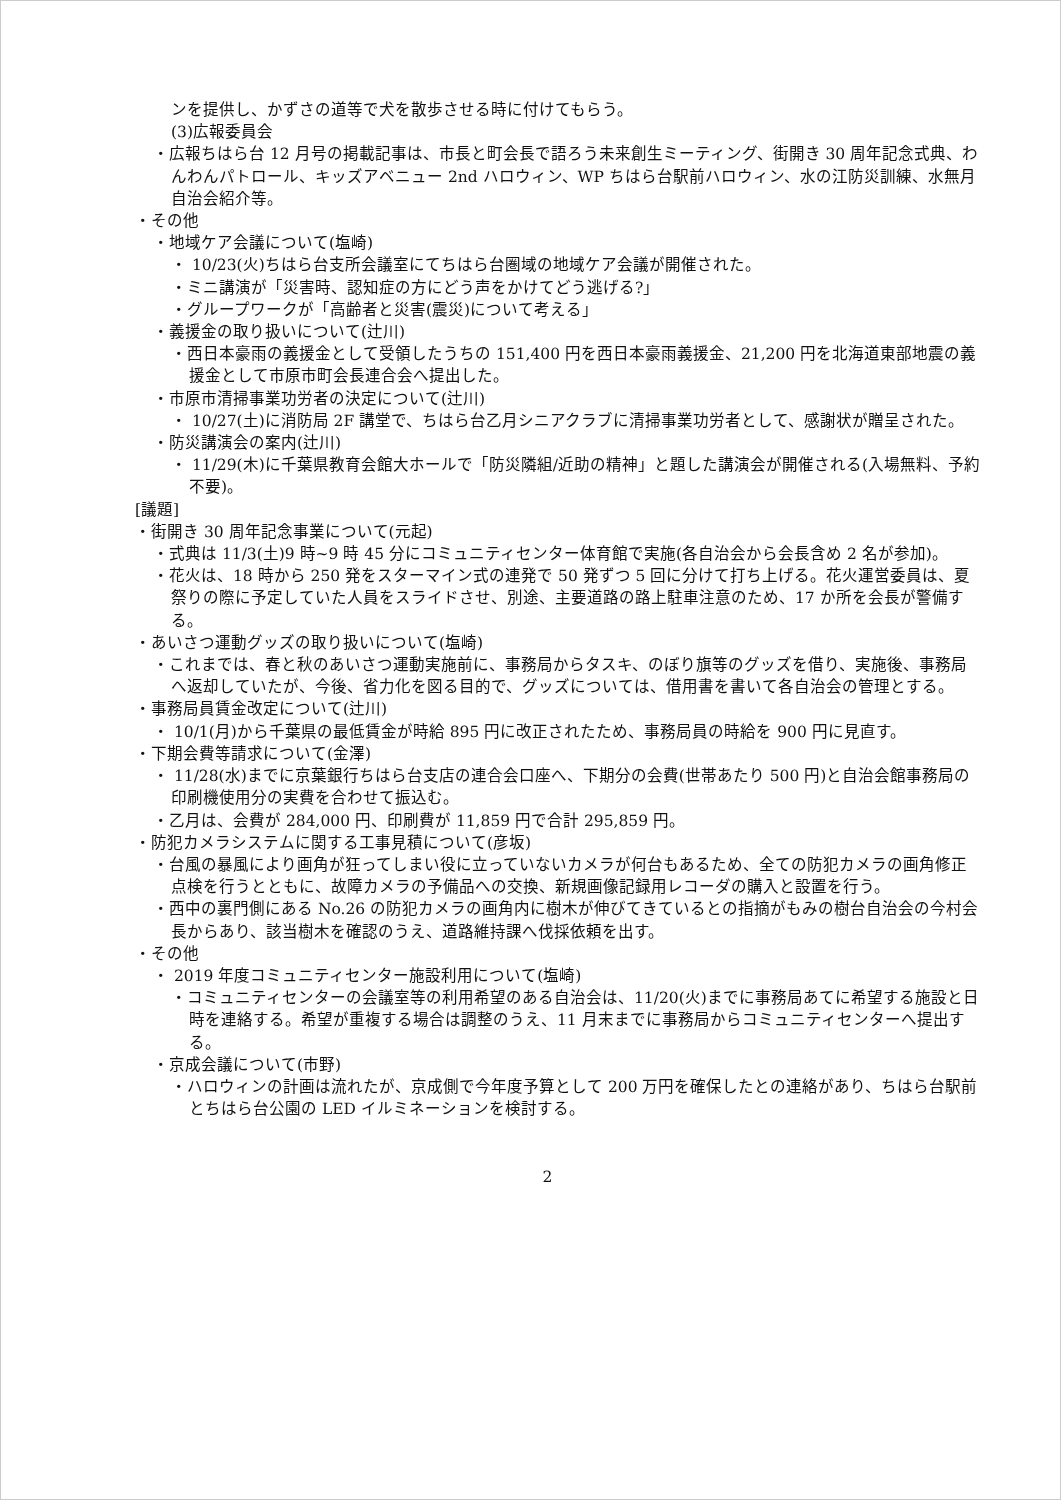ンを提供し、かずさの道等で犬を散歩させる時に付けてもらう。
(3)広報委員会
・広報ちはら台 12 月号の掲載記事は、市長と町会長で語ろう未来創生ミーティング、街開き 30 周年記念式典、わんわんパトロール、キッズアベニュー 2nd ハロウィン、WP ちはら台駅前ハロウィン、水の江防災訓練、水無月自治会紹介等。
・その他
・地域ケア会議について(塩崎)
・ 10/23(火)ちはら台支所会議室にてちはら台圏域の地域ケア会議が開催された。
・ミニ講演が「災害時、認知症の方にどう声をかけてどう逃げる?」
・グループワークが「高齢者と災害(震災)について考える」
・義援金の取り扱いについて(辻川)
・西日本豪雨の義援金として受領したうちの 151,400 円を西日本豪雨義援金、21,200 円を北海道東部地震の義援金として市原市町会長連合会へ提出した。
・市原市清掃事業功労者の決定について(辻川)
・ 10/27(土)に消防局 2F 講堂で、ちはら台乙月シニアクラブに清掃事業功労者として、感謝状が贈呈された。
・防災講演会の案内(辻川)
・ 11/29(木)に千葉県教育会館大ホールで「防災隣組/近助の精神」と題した講演会が開催される(入場無料、予約不要)。
[議題]
・街開き 30 周年記念事業について(元起)
・式典は 11/3(土)9 時~9 時 45 分にコミュニティセンター体育館で実施(各自治会から会長含め 2 名が参加)。
・花火は、18 時から 250 発をスターマイン式の連発で 50 発ずつ 5 回に分けて打ち上げる。花火運営委員は、夏祭りの際に予定していた人員をスライドさせ、別途、主要道路の路上駐車注意のため、17 か所を会長が警備する。
・あいさつ運動グッズの取り扱いについて(塩崎)
・これまでは、春と秋のあいさつ運動実施前に、事務局からタスキ、のぼり旗等のグッズを借り、実施後、事務局へ返却していたが、今後、省力化を図る目的で、グッズについては、借用書を書いて各自治会の管理とする。
・事務局員賃金改定について(辻川)
・ 10/1(月)から千葉県の最低賃金が時給 895 円に改正されたため、事務局員の時給を 900 円に見直す。
・下期会費等請求について(金澤)
・ 11/28(水)までに京葉銀行ちはら台支店の連合会口座へ、下期分の会費(世帯あたり 500 円)と自治会館事務局の印刷機使用分の実費を合わせて振込む。
・乙月は、会費が 284,000 円、印刷費が 11,859 円で合計 295,859 円。
・防犯カメラシステムに関する工事見積について(彦坂)
・台風の暴風により画角が狂ってしまい役に立っていないカメラが何台もあるため、全ての防犯カメラの画角修正点検を行うとともに、故障カメラの予備品への交換、新規画像記録用レコーダの購入と設置を行う。
・西中の裏門側にある No.26 の防犯カメラの画角内に樹木が伸びてきているとの指摘がもみの樹台自治会の今村会長からあり、該当樹木を確認のうえ、道路維持課へ伐採依頼を出す。
・その他
・ 2019 年度コミュニティセンター施設利用について(塩崎)
・コミュニティセンターの会議室等の利用希望のある自治会は、11/20(火)までに事務局あてに希望する施設と日時を連絡する。希望が重複する場合は調整のうえ、11 月末までに事務局からコミュニティセンターへ提出する。
・京成会議について(市野)
・ハロウィンの計画は流れたが、京成側で今年度予算として 200 万円を確保したとの連絡があり、ちはら台駅前とちはら台公園の LED イルミネーションを検討する。
2